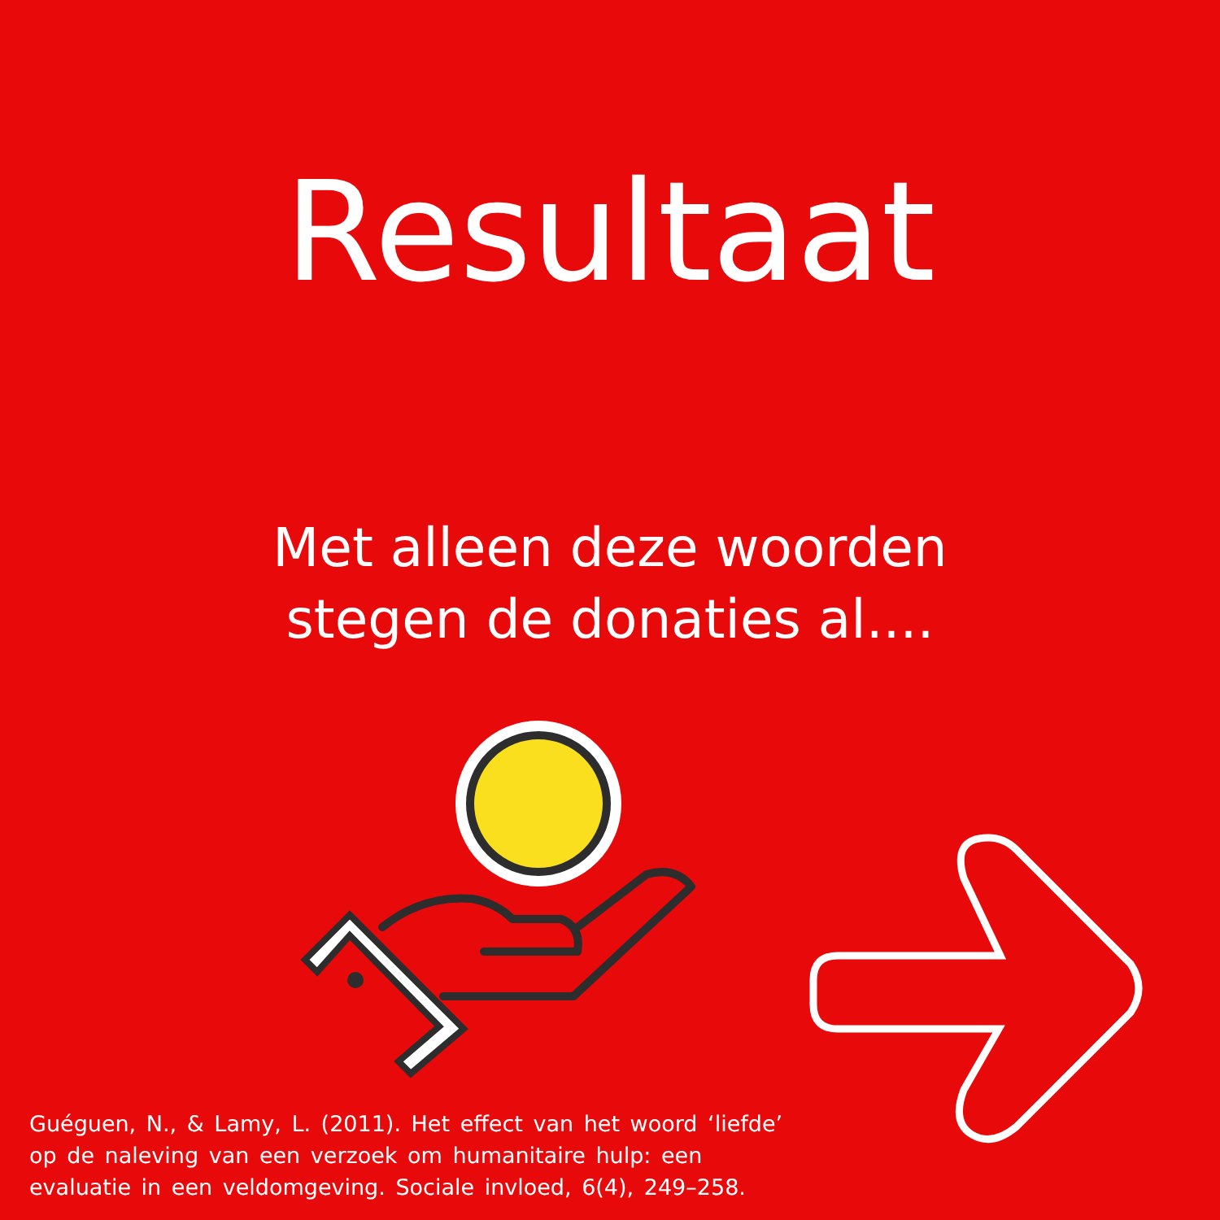Resultaat
Met alleen deze woorden
stegen de donaties al....
Guéguen, N., & Lamy, L. (2011). Het effect van het woord ‘liefde’ op de naleving van een verzoek om humanitaire hulp: een evaluatie in een veldomgeving. Sociale invloed, 6(4), 249–258.